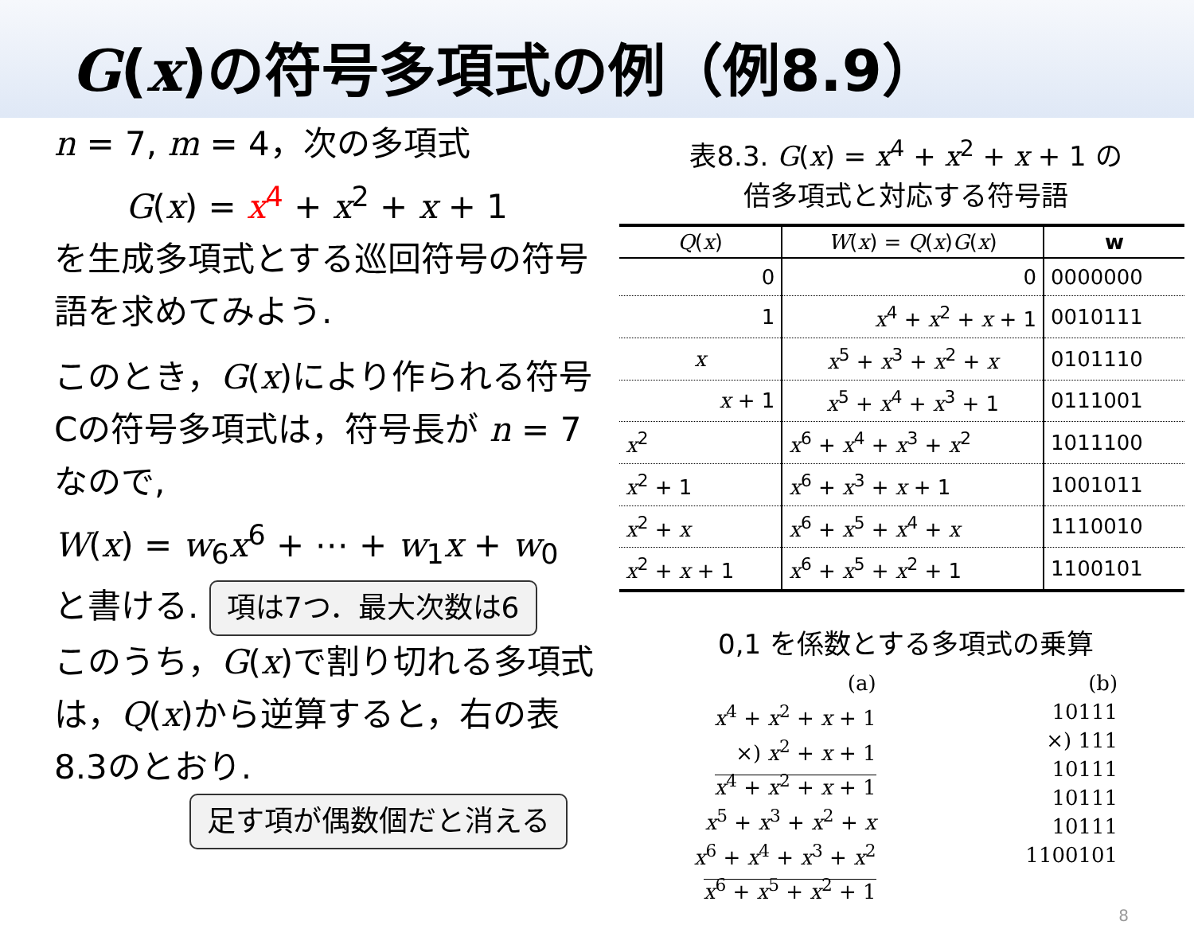G(x)の符号多項式の例（例8.9）
n = 7, m = 4，次の多項式
G(x) = x<sup>4</sup> + x<sup>2</sup> + x + 1
を生成多項式とする巡回符号の符号語を求めてみよう.
このとき，G(x)により作られる符号Cの符号多項式は，符号長が n = 7 なので,
W(x) = w<sub>6</sub>x<sup>6</sup> + ⋯ + w<sub>1</sub>x + w<sub>0</sub>
と書ける. 項は7つ．最大次数は6
このうち，G(x)で割り切れる多項式は，Q(x)から逆算すると，右の表8.3のとおり.
足す項が偶数個だと消える
表8.3. G(x) = x<sup>4</sup> + x<sup>2</sup> + x + 1 の
倍多項式と対応する符号語
| Q ( x ) | W ( x ) = Q ( x ) G ( x ) | w |
| --- | --- | --- |
| 0 | 0 | 0000000 |
| 1 | x<sup>4</sup> + x<sup>2</sup> + x + 1 | 0010111 |
| x | x<sup>5</sup> + x<sup>3</sup> + x<sup>2</sup> + x | 0101110 |
| x + 1 | x<sup>5</sup> + x<sup>4</sup> + x<sup>3</sup> + 1 | 0111001 |
| x<sup>2</sup> | x<sup>6</sup> + x<sup>4</sup> + x<sup>3</sup> + x<sup>2</sup> | 1011100 |
| x<sup>2</sup> + 1 | x<sup>6</sup> + x<sup>3</sup> + x + 1 | 1001011 |
| x<sup>2</sup> + x | x<sup>6</sup> + x<sup>5</sup> + x<sup>4</sup> + x | 1110010 |
| x<sup>2</sup> + x + 1 | x<sup>6</sup> + x<sup>5</sup> + x<sup>2</sup> + 1 | 1100101 |
0,1 を係数とする多項式の乗算
(a)
x<sup>4</sup> + x<sup>2</sup> + x + 1
×) x<sup>2</sup> + x + 1
x<sup>4</sup> + x<sup>2</sup> + x + 1
x<sup>5</sup> + x<sup>3</sup> + x<sup>2</sup> + x
x<sup>6</sup> + x<sup>4</sup> + x<sup>3</sup> + x<sup>2</sup>
x<sup>6</sup> + x<sup>5</sup> + x<sup>2</sup> + 1
(b)
10111
×) 111
10111
10111
10111
1100101
8